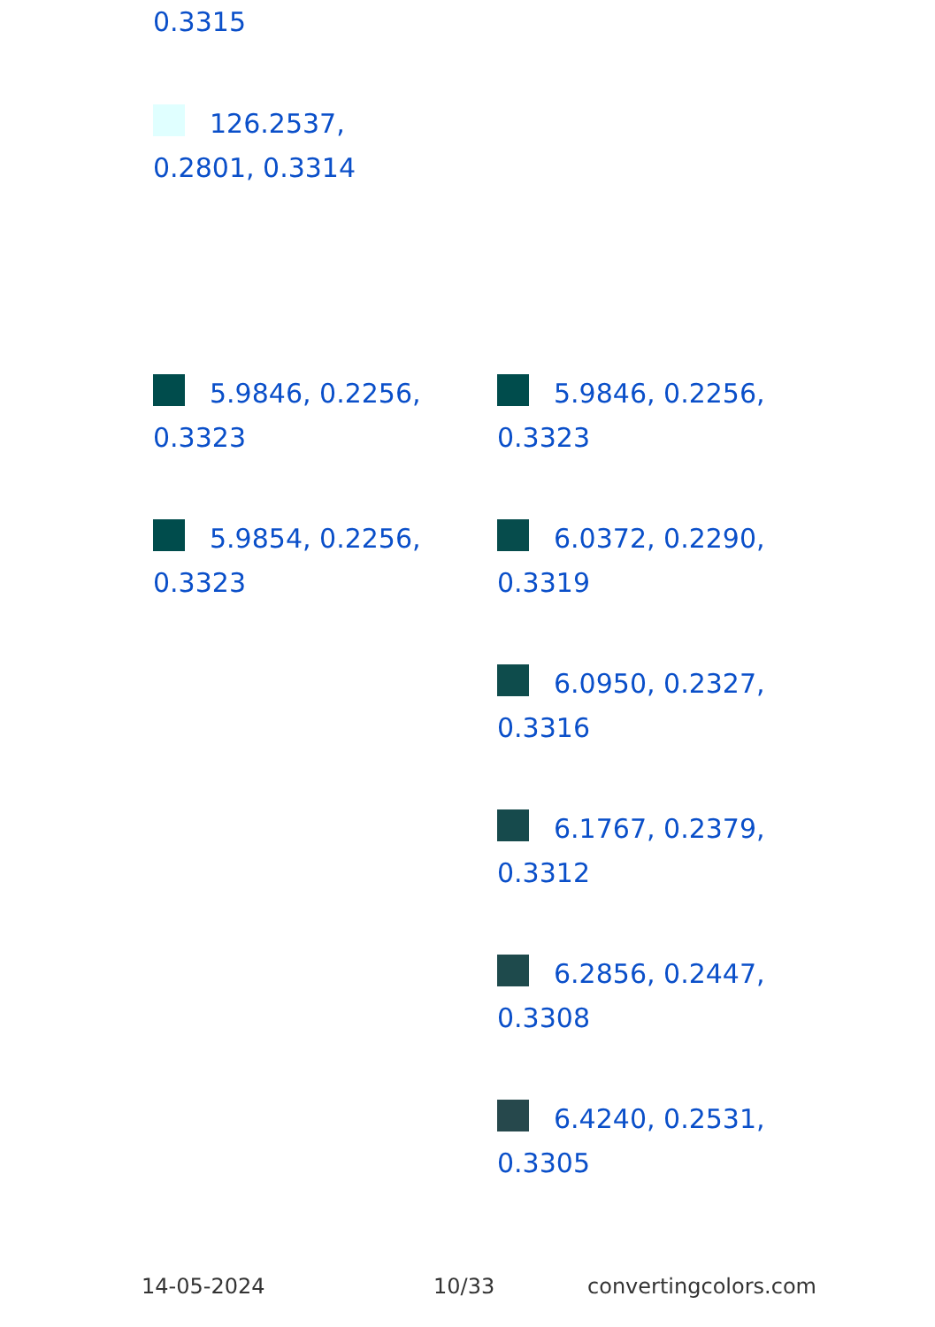0.3315
126.2537, 0.2801, 0.3314
5.9846, 0.2256, 0.3323
5.9854, 0.2256, 0.3323
5.9846, 0.2256, 0.3323
6.0372, 0.2290, 0.3319
6.0950, 0.2327, 0.3316
6.1767, 0.2379, 0.3312
6.2856, 0.2447, 0.3308
6.4240, 0.2531, 0.3305
14-05-2024 10/33 convertingcolors.com